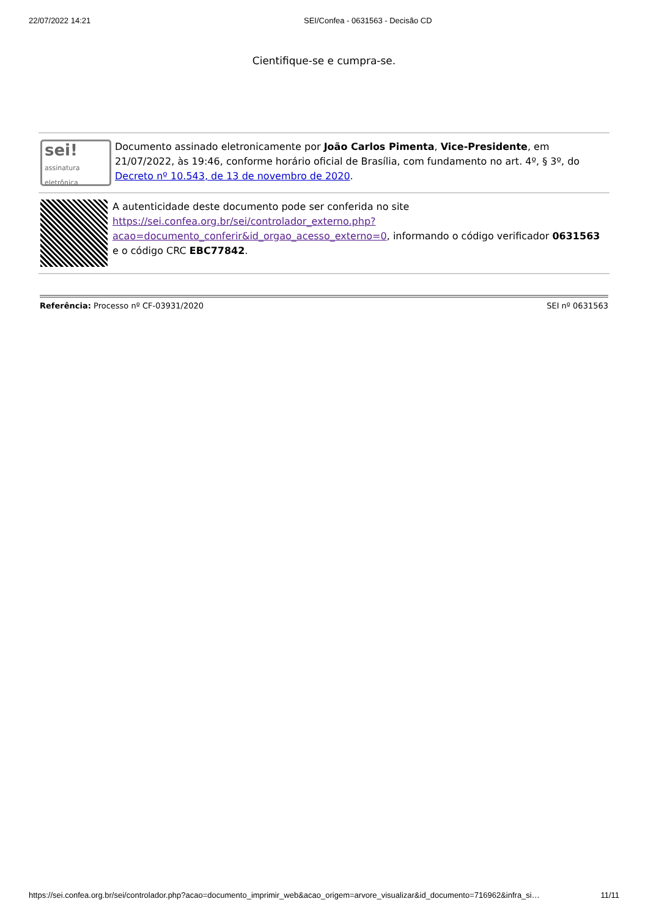22/07/2022 14:21 SEI/Confea - 0631563 - Decisão CD
Cientifique-se e cumpra-se.
sei!
assinatura eletrônica
Documento assinado eletronicamente por João Carlos Pimenta, Vice-Presidente, em 21/07/2022, às 19:46, conforme horário oficial de Brasília, com fundamento no art. 4º, § 3º, do Decreto nº 10.543, de 13 de novembro de 2020.
A autenticidade deste documento pode ser conferida no site https://sei.confea.org.br/sei/controlador_externo.php?acao=documento_conferir&id_orgao_acesso_externo=0, informando o código verificador 0631563 e o código CRC EBC77842.
Referência: Processo nº CF-03931/2020
SEI nº 0631563
https://sei.confea.org.br/sei/controlador.php?acao=documento_imprimir_web&acao_origem=arvore_visualizar&id_documento=716962&infra_si…
11/11